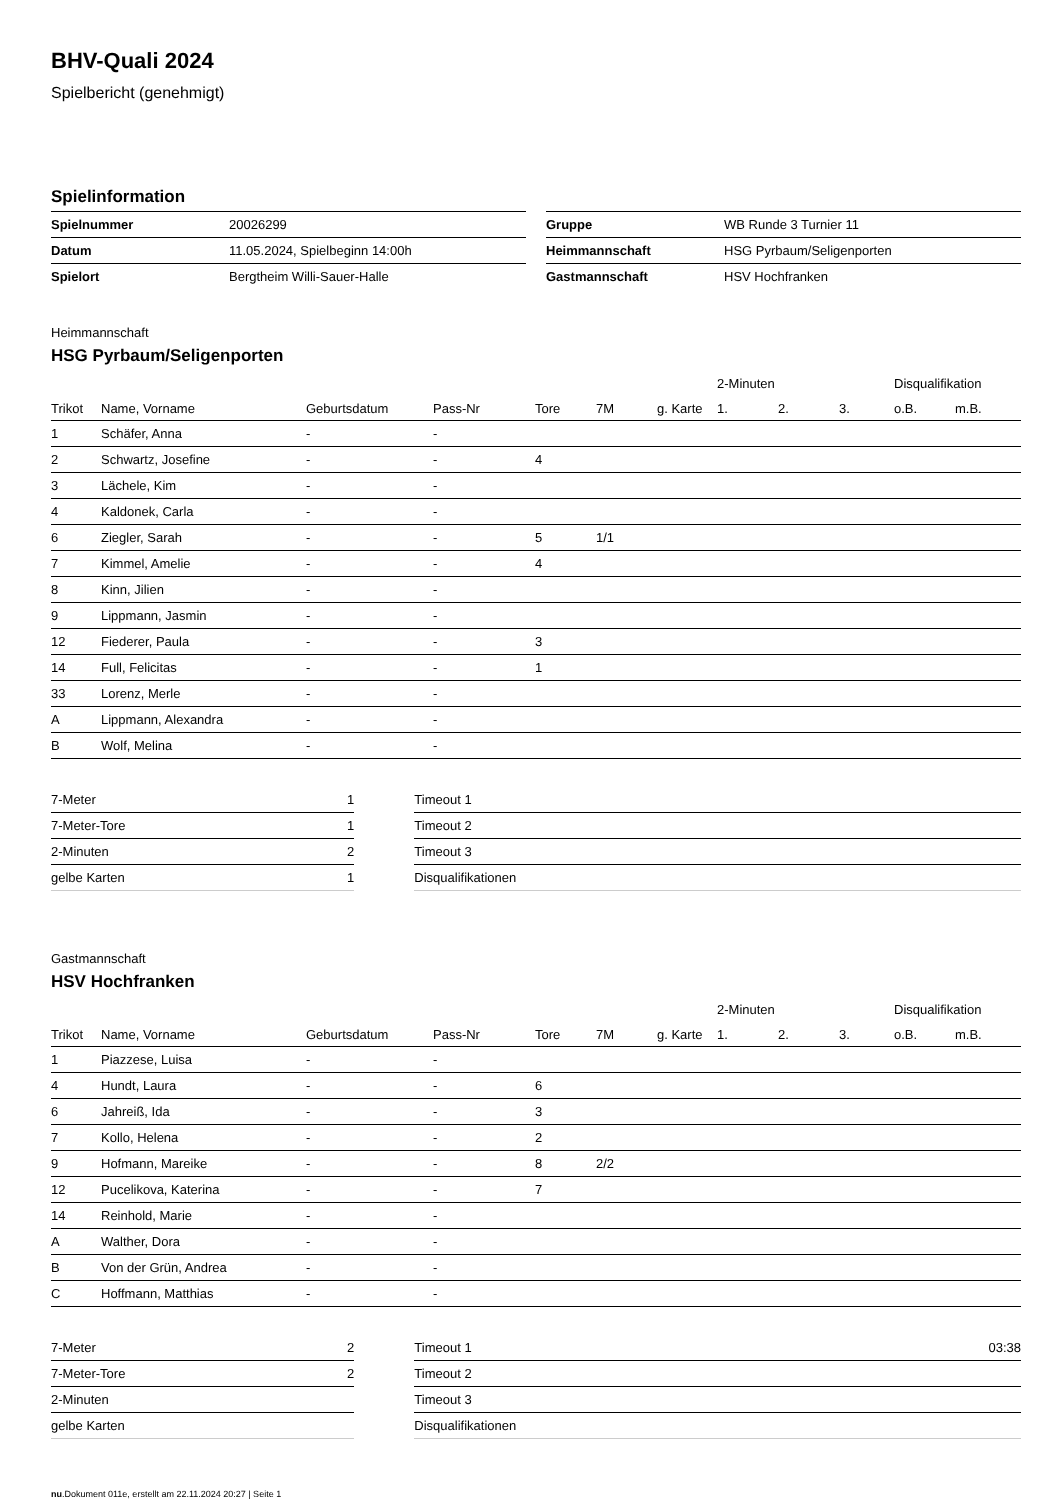BHV-Quali 2024
Spielbericht (genehmigt)
Spielinformation
| Spielnummer | 20026299 |
| Datum | 11.05.2024, Spielbeginn 14:00h |
| Spielort | Bergtheim Willi-Sauer-Halle |
| Gruppe | WB Runde 3 Turnier 11 |
| Heimmannschaft | HSG Pyrbaum/Seligenporten |
| Gastmannschaft | HSV Hochfranken |
Heimmannschaft
HSG Pyrbaum/Seligenporten
| | | | | | | | 2-Minuten | | | Disqualifikation | |
| --- | --- | --- | --- | --- | --- | --- | --- | --- | --- | --- | --- |
| Trikot | Name, Vorname | Geburtsdatum | Pass-Nr | Tore | 7M | g. Karte | 1. | 2. | 3. | o.B. | m.B. |
| 1 | Schäfer, Anna | - | - | | | | | | | | |
| 2 | Schwartz, Josefine | - | - | 4 | | | | | | | |
| 3 | Lächele, Kim | - | - | | | | | | | | |
| 4 | Kaldonek, Carla | - | - | | | | | | | | |
| 6 | Ziegler, Sarah | - | - | 5 | 1/1 | | | | | | |
| 7 | Kimmel, Amelie | - | - | 4 | | | | | | | |
| 8 | Kinn, Jilien | - | - | | | | | | | | |
| 9 | Lippmann, Jasmin | - | - | | | | | | | | |
| 12 | Fiederer, Paula | - | - | 3 | | | | | | | |
| 14 | Full, Felicitas | - | - | 1 | | | | | | | |
| 33 | Lorenz, Merle | - | - | | | | | | | | |
| A | Lippmann, Alexandra | - | - | | | | | | | | |
| B | Wolf, Melina | - | - | | | | | | | | |
| 7-Meter | 1 |
| 7-Meter-Tore | 1 |
| 2-Minuten | 2 |
| gelbe Karten | 1 |
| Timeout 1 | |
| Timeout 2 | |
| Timeout 3 | |
| Disqualifikationen | |
Gastmannschaft
HSV Hochfranken
| | | | | | | | 2-Minuten | | | Disqualifikation | |
| --- | --- | --- | --- | --- | --- | --- | --- | --- | --- | --- | --- |
| Trikot | Name, Vorname | Geburtsdatum | Pass-Nr | Tore | 7M | g. Karte | 1. | 2. | 3. | o.B. | m.B. |
| 1 | Piazzese, Luisa | - | - | | | | | | | | |
| 4 | Hundt, Laura | - | - | 6 | | | | | | | |
| 6 | Jahreiß, Ida | - | - | 3 | | | | | | | |
| 7 | Kollo, Helena | - | - | 2 | | | | | | | |
| 9 | Hofmann, Mareike | - | - | 8 | 2/2 | | | | | | |
| 12 | Pucelikova, Katerina | - | - | 7 | | | | | | | |
| 14 | Reinhold, Marie | - | - | | | | | | | | |
| A | Walther, Dora | - | - | | | | | | | | |
| B | Von der Grün, Andrea | - | - | | | | | | | | |
| C | Hoffmann, Matthias | - | - | | | | | | | | |
| 7-Meter | 2 |
| 7-Meter-Tore | 2 |
| 2-Minuten | |
| gelbe Karten | |
| Timeout 1 | 03:38 |
| Timeout 2 | |
| Timeout 3 | |
| Disqualifikationen | |
nu.Dokument 011e, erstellt am 22.11.2024 20:27 | Seite 1